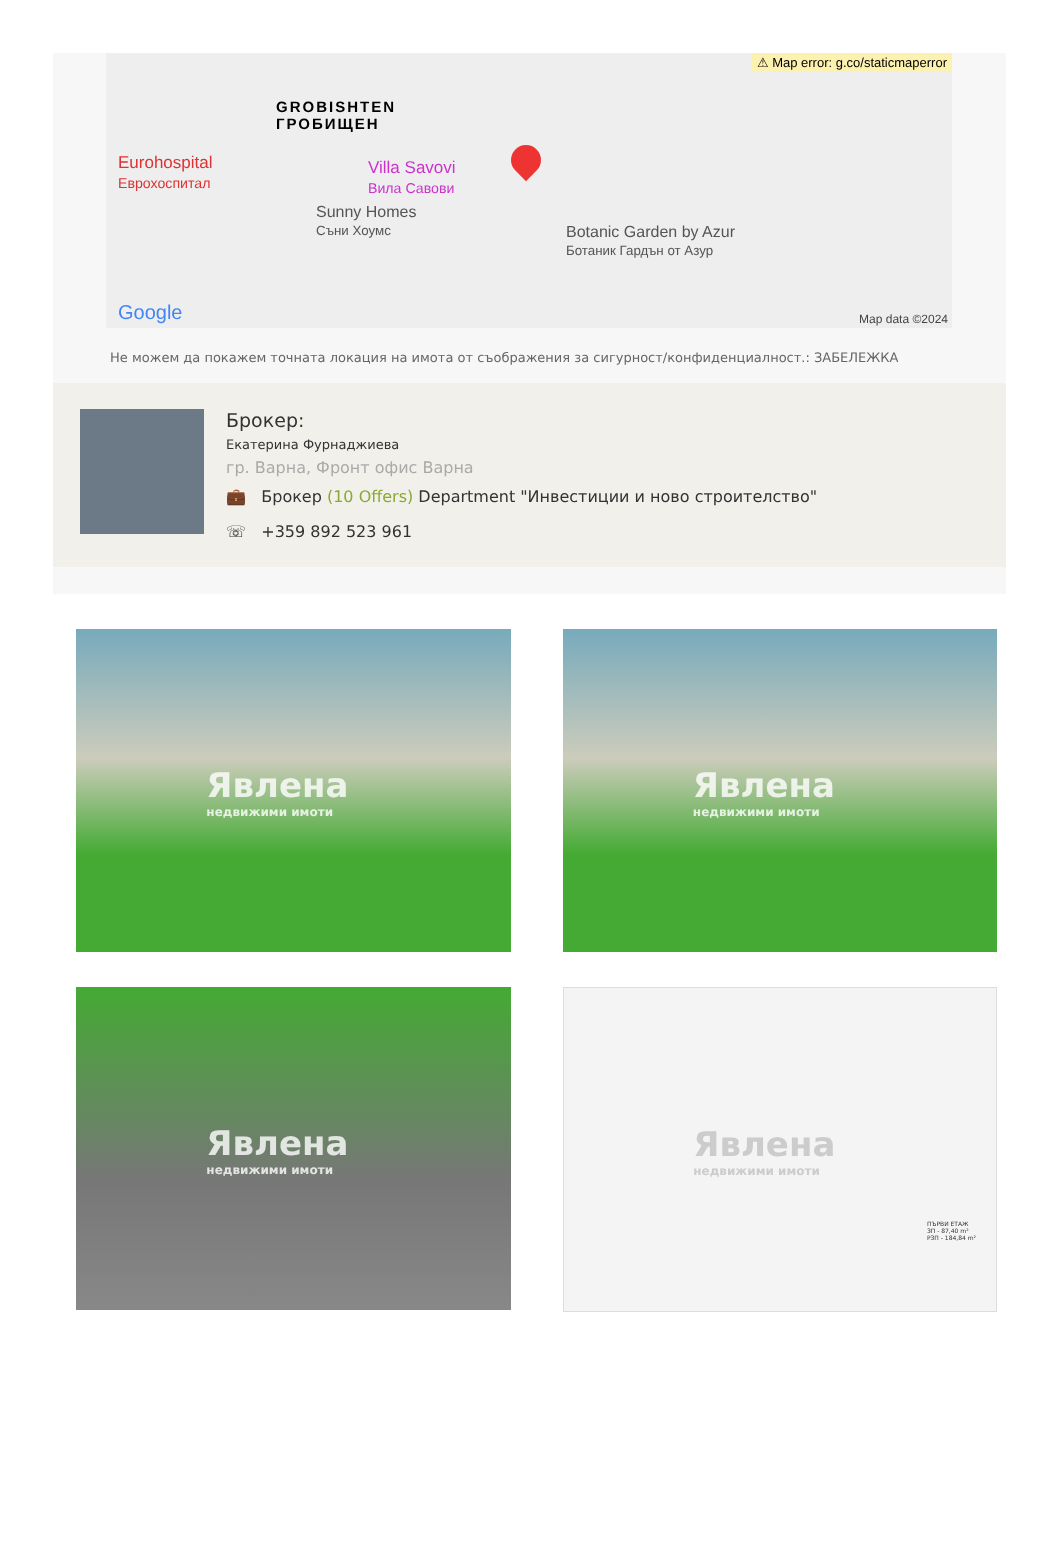⚠ Map error: g.co/staticmaperror
GROBISHTEN
ГРОБИЩЕН
Eurohospital
Еврохоспитал
Villa Savovi
Вила Савови
Sunny Homes
Съни Хоумс
Botanic Garden by Azur
Ботаник Гардън от Азур
Google Map data ©2024
Не можем да покажем точната локация на имота от съображения за сигурност/конфиденциалност.: ЗАБЕЛЕЖКА
Брокер:
Екатерина Фурнаджиева
гр. Варна, Фронт офис Варна
💼 Брокер (10 Offers) Department "Инвестиции и ново строителство"
☏ +359 892 523 961
Явлена
недвижими имоти
Явлена
недвижими имоти
Явлена
недвижими имоти
Явлена
недвижими имоти
ПЪРВИ ЕТАЖ
ЗП - 87,40 m²
РЗП - 184,84 m²